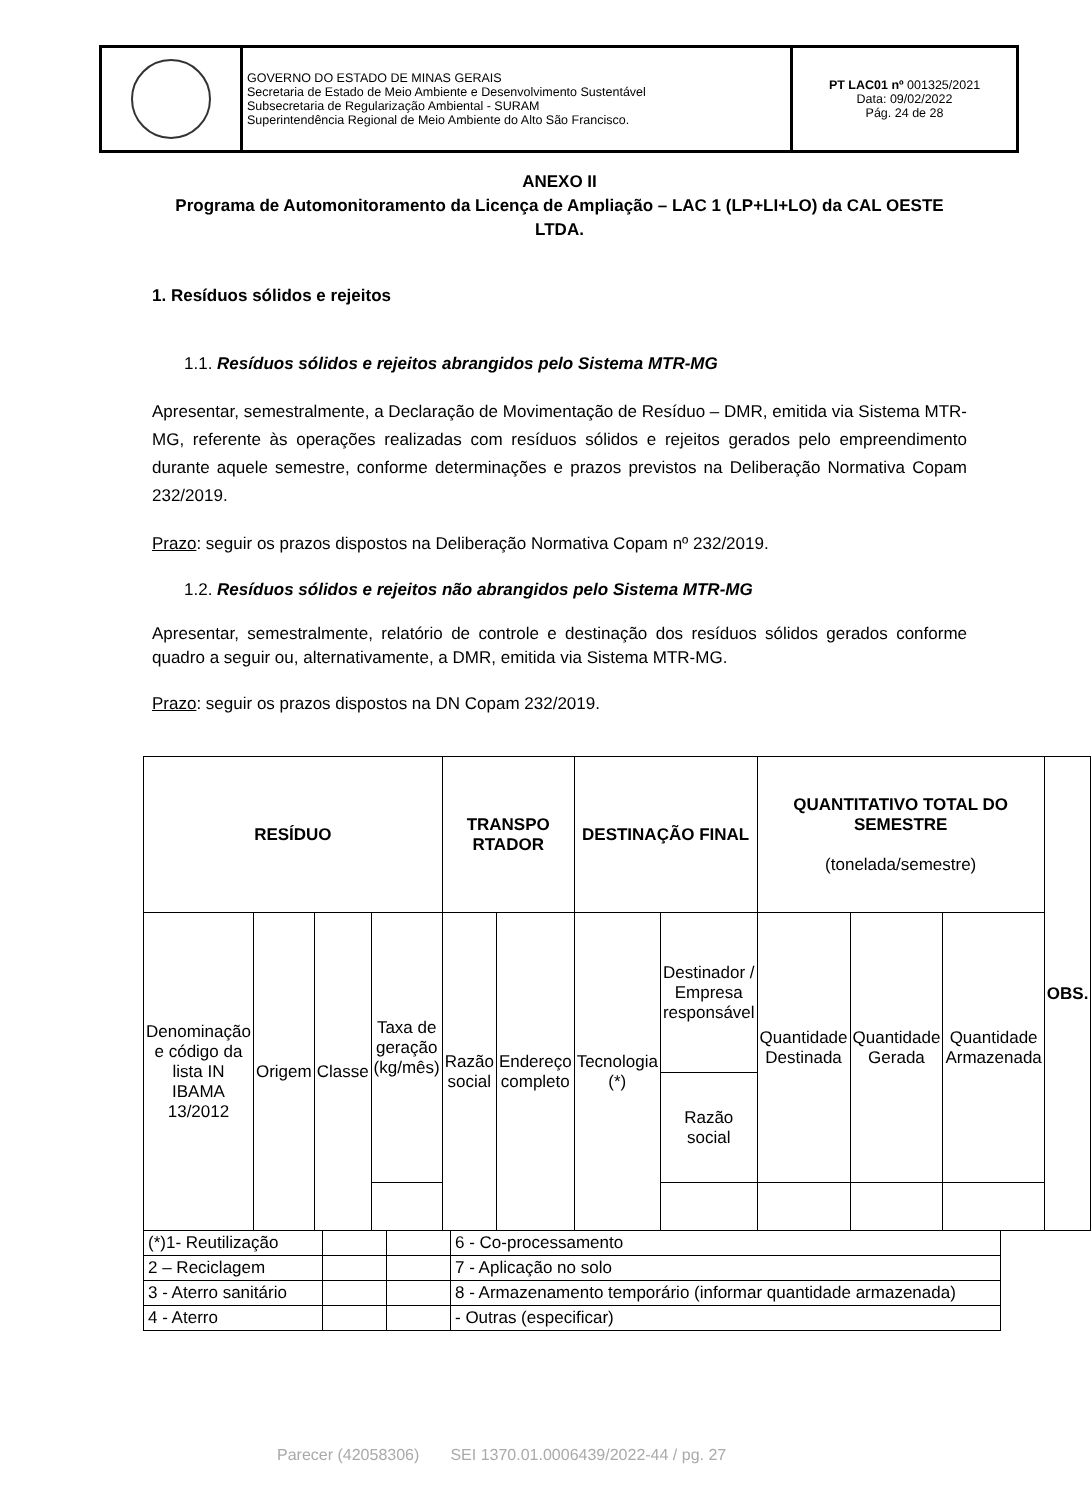| | GOVERNO DO ESTADO DE MINAS GERAIS Secretaria de Estado de Meio Ambiente e Desenvolvimento Sustentável Subsecretaria de Regularização Ambiental - SURAM Superintendência Regional de Meio Ambiente do Alto São Francisco. | PT LAC01 nº 001325/2021 Data: 09/02/2022 Pág. 24 de 28 |
ANEXO II
Programa de Automonitoramento da Licença de Ampliação – LAC 1 (LP+LI+LO) da CAL OESTE LTDA.
1. Resíduos sólidos e rejeitos
1.1. Resíduos sólidos e rejeitos abrangidos pelo Sistema MTR-MG
Apresentar, semestralmente, a Declaração de Movimentação de Resíduo – DMR, emitida via Sistema MTR-MG, referente às operações realizadas com resíduos sólidos e rejeitos gerados pelo empreendimento durante aquele semestre, conforme determinações e prazos previstos na Deliberação Normativa Copam 232/2019.
Prazo: seguir os prazos dispostos na Deliberação Normativa Copam nº 232/2019.
1.2. Resíduos sólidos e rejeitos não abrangidos pelo Sistema MTR-MG
Apresentar, semestralmente, relatório de controle e destinação dos resíduos sólidos gerados conforme quadro a seguir ou, alternativamente, a DMR, emitida via Sistema MTR-MG.
Prazo: seguir os prazos dispostos na DN Copam 232/2019.
| RESÍDUO | | | | TRANSPO RTADOR | | DESTINAÇÃO FINAL | | QUANTITATIVO TOTAL DO SEMESTRE (tonelada/semestre) | | | OBS. |
| --- | --- | --- | --- | --- | --- | --- | --- | --- | --- | --- | --- |
| Denominação e código da lista IN IBAMA 13/2012 | Origem | Classe | Taxa de geração (kg/mês) | Razão social | Endereço completo | Tecnologia (*) | Destinador / Empresa responsável | Quantidade Destinada | Quantidade Gerada | Quantidade Armazenada | |
| | | | | | | | Razão social | | | | |
| (*)1- Reutilização | | | 6 - Co-processamento |
| 2 – Reciclagem | | | 7 - Aplicação no solo |
| 3 - Aterro sanitário | | | 8 - Armazenamento temporário (informar quantidade armazenada) |
| 4 - Aterro | | | - Outras (especificar) |
Parecer (42058306) SEI 1370.01.0006439/2022-44 / pg. 27